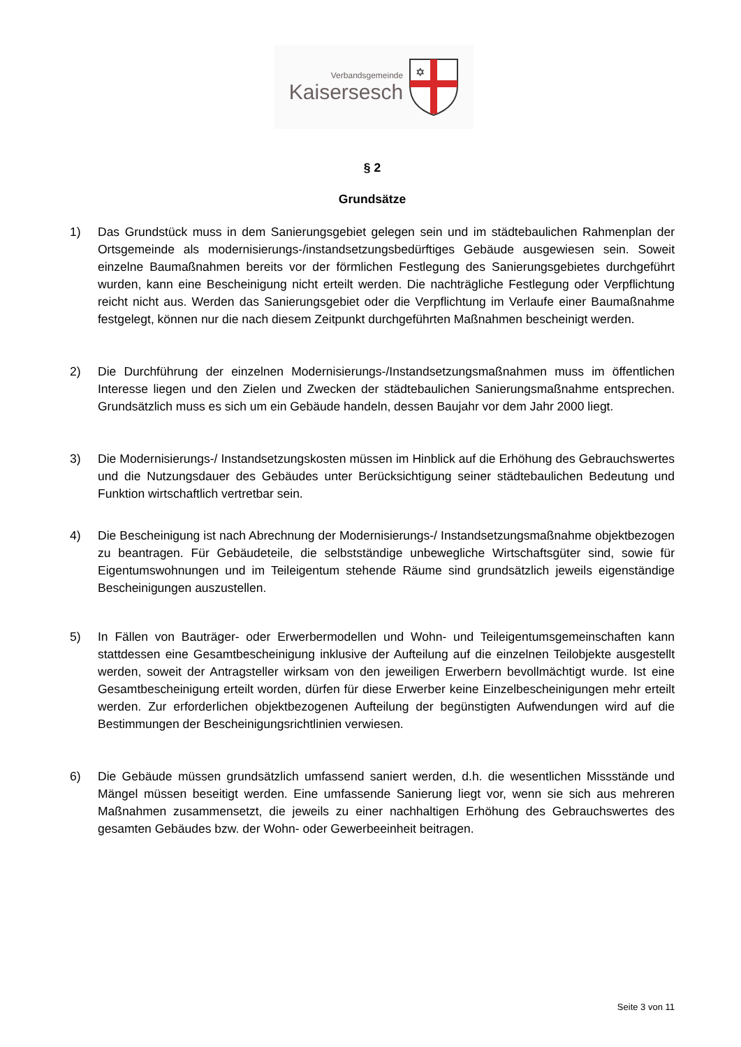Verbandsgemeinde
Kaisersesch
✡
§ 2
Grundsätze
1) Das Grundstück muss in dem Sanierungsgebiet gelegen sein und im städtebaulichen Rahmenplan der Ortsgemeinde als modernisierungs-/instandsetzungsbedürftiges Gebäude ausgewiesen sein. Soweit einzelne Baumaßnahmen bereits vor der förmlichen Festlegung des Sanierungsgebietes durchgeführt wurden, kann eine Bescheinigung nicht erteilt werden. Die nachträgliche Festlegung oder Verpflichtung reicht nicht aus. Werden das Sanierungsgebiet oder die Verpflichtung im Verlaufe einer Baumaßnahme festgelegt, können nur die nach diesem Zeitpunkt durchgeführten Maßnahmen bescheinigt werden.
2) Die Durchführung der einzelnen Modernisierungs-/Instandsetzungsmaßnahmen muss im öffentlichen Interesse liegen und den Zielen und Zwecken der städtebaulichen Sanierungsmaßnahme entsprechen. Grundsätzlich muss es sich um ein Gebäude handeln, dessen Baujahr vor dem Jahr 2000 liegt.
3) Die Modernisierungs-/ Instandsetzungskosten müssen im Hinblick auf die Erhöhung des Gebrauchswertes und die Nutzungsdauer des Gebäudes unter Berücksichtigung seiner städtebaulichen Bedeutung und Funktion wirtschaftlich vertretbar sein.
4) Die Bescheinigung ist nach Abrechnung der Modernisierungs-/ Instandsetzungsmaßnahme objektbezogen zu beantragen. Für Gebäudeteile, die selbstständige unbewegliche Wirtschaftsgüter sind, sowie für Eigentumswohnungen und im Teileigentum stehende Räume sind grundsätzlich jeweils eigenständige Bescheinigungen auszustellen.
5) In Fällen von Bauträger- oder Erwerbermodellen und Wohn- und Teileigentumsgemeinschaften kann stattdessen eine Gesamtbescheinigung inklusive der Aufteilung auf die einzelnen Teilobjekte ausgestellt werden, soweit der Antragsteller wirksam von den jeweiligen Erwerbern bevollmächtigt wurde. Ist eine Gesamtbescheinigung erteilt worden, dürfen für diese Erwerber keine Einzelbescheinigungen mehr erteilt werden. Zur erforderlichen objektbezogenen Aufteilung der begünstigten Aufwendungen wird auf die Bestimmungen der Bescheinigungsrichtlinien verwiesen.
6) Die Gebäude müssen grundsätzlich umfassend saniert werden, d.h. die wesentlichen Missstände und Mängel müssen beseitigt werden. Eine umfassende Sanierung liegt vor, wenn sie sich aus mehreren Maßnahmen zusammensetzt, die jeweils zu einer nachhaltigen Erhöhung des Gebrauchswertes des gesamten Gebäudes bzw. der Wohn- oder Gewerbeeinheit beitragen.
Seite 3 von 11